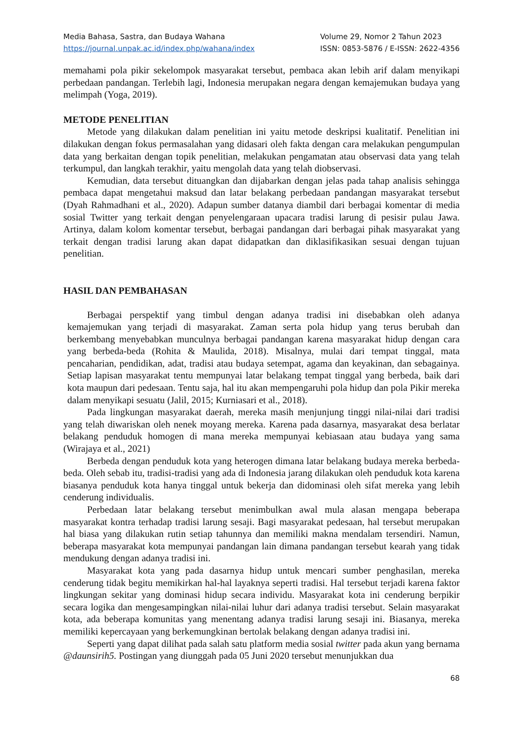Media Bahasa, Sastra, dan Budaya Wahana
https://journal.unpak.ac.id/index.php/wahana/index
Volume 29, Nomor 2 Tahun 2023
ISSN: 0853-5876 / E-ISSN: 2622-4356
memahami pola pikir sekelompok masyarakat tersebut, pembaca akan lebih arif dalam menyikapi perbedaan pandangan. Terlebih lagi, Indonesia merupakan negara dengan kemajemukan budaya yang melimpah (Yoga, 2019).
METODE PENELITIAN
Metode yang dilakukan dalam penelitian ini yaitu metode deskripsi kualitatif. Penelitian ini dilakukan dengan fokus permasalahan yang didasari oleh fakta dengan cara melakukan pengumpulan data yang berkaitan dengan topik penelitian, melakukan pengamatan atau observasi data yang telah terkumpul, dan langkah terakhir, yaitu mengolah data yang telah diobservasi.
Kemudian, data tersebut dituangkan dan dijabarkan dengan jelas pada tahap analisis sehingga pembaca dapat mengetahui maksud dan latar belakang perbedaan pandangan masyarakat tersebut (Dyah Rahmadhani et al., 2020). Adapun sumber datanya diambil dari berbagai komentar di media sosial Twitter yang terkait dengan penyelengaraan upacara tradisi larung di pesisir pulau Jawa. Artinya, dalam kolom komentar tersebut, berbagai pandangan dari berbagai pihak masyarakat yang terkait dengan tradisi larung akan dapat didapatkan dan diklasifikasikan sesuai dengan tujuan penelitian.
HASIL DAN PEMBAHASAN
Berbagai perspektif yang timbul dengan adanya tradisi ini disebabkan oleh adanya kemajemukan yang terjadi di masyarakat. Zaman serta pola hidup yang terus berubah dan berkembang menyebabkan munculnya berbagai pandangan karena masyarakat hidup dengan cara yang berbeda-beda (Rohita & Maulida, 2018). Misalnya, mulai dari tempat tinggal, mata pencaharian, pendidikan, adat, tradisi atau budaya setempat, agama dan keyakinan, dan sebagainya. Setiap lapisan masyarakat tentu mempunyai latar belakang tempat tinggal yang berbeda, baik dari kota maupun dari pedesaan. Tentu saja, hal itu akan mempengaruhi pola hidup dan pola Pikir mereka dalam menyikapi sesuatu (Jalil, 2015; Kurniasari et al., 2018).
Pada lingkungan masyarakat daerah, mereka masih menjunjung tinggi nilai-nilai dari tradisi yang telah diwariskan oleh nenek moyang mereka. Karena pada dasarnya, masyarakat desa berlatar belakang penduduk homogen di mana mereka mempunyai kebiasaan atau budaya yang sama (Wirajaya et al., 2021)
Berbeda dengan penduduk kota yang heterogen dimana latar belakang budaya mereka berbeda-beda. Oleh sebab itu, tradisi-tradisi yang ada di Indonesia jarang dilakukan oleh penduduk kota karena biasanya penduduk kota hanya tinggal untuk bekerja dan didominasi oleh sifat mereka yang lebih cenderung individualis.
Perbedaan latar belakang tersebut menimbulkan awal mula alasan mengapa beberapa masyarakat kontra terhadap tradisi larung sesaji. Bagi masyarakat pedesaan, hal tersebut merupakan hal biasa yang dilakukan rutin setiap tahunnya dan memiliki makna mendalam tersendiri. Namun, beberapa masyarakat kota mempunyai pandangan lain dimana pandangan tersebut kearah yang tidak mendukung dengan adanya tradisi ini.
Masyarakat kota yang pada dasarnya hidup untuk mencari sumber penghasilan, mereka cenderung tidak begitu memikirkan hal-hal layaknya seperti tradisi. Hal tersebut terjadi karena faktor lingkungan sekitar yang dominasi hidup secara individu. Masyarakat kota ini cenderung berpikir secara logika dan mengesampingkan nilai-nilai luhur dari adanya tradisi tersebut. Selain masyarakat kota, ada beberapa komunitas yang menentang adanya tradisi larung sesaji ini. Biasanya, mereka memiliki kepercayaan yang berkemungkinan bertolak belakang dengan adanya tradisi ini.
Seperti yang dapat dilihat pada salah satu platform media sosial twitter pada akun yang bernama @daunsirih5. Postingan yang diunggah pada 05 Juni 2020 tersebut menunjukkan dua
68